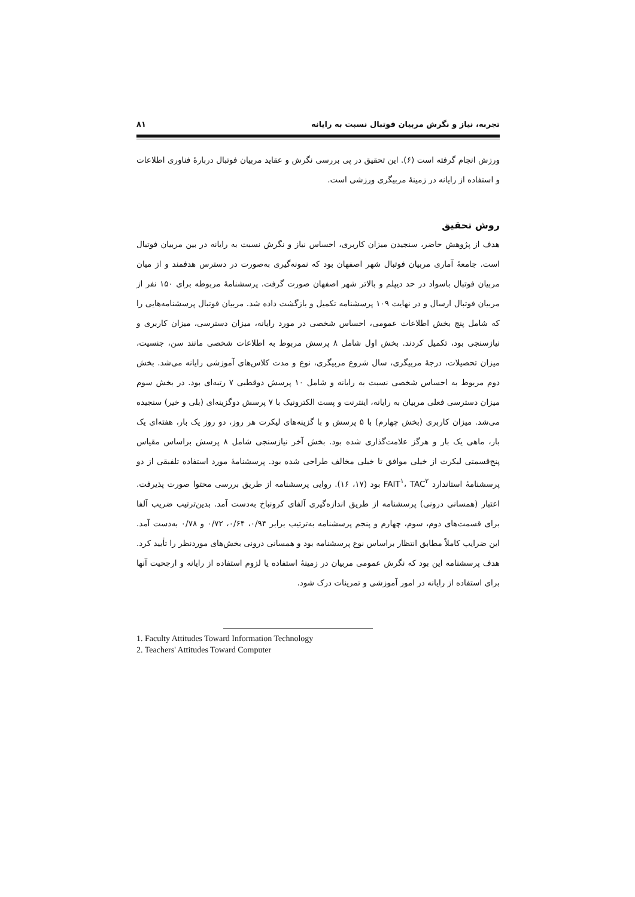تجربه، نیاز و نگرش مربیان فوتبال نسبت به رایانه ۸۱
ورزش انجام گرفته است (۶). این تحقیق در پی بررسی نگرش و عقاید مربیان فوتبال دربارهٔ فناوری اطلاعات و استفاده از رایانه در زمینهٔ مربیگری ورزشی است.
روش تحقیق
هدف از پژوهش حاضر، سنجیدن میزان کاربری، احساس نیاز و نگرش نسبت به رایانه در بین مربیان فوتبال است. جامعهٔ آماری مربیان فوتبال شهر اصفهان بود که نمونه‌گیری به‌صورت در دسترس هدفمند و از میان مربیان فوتبال باسواد در حد دیپلم و بالاتر شهر اصفهان صورت گرفت. پرسشنامهٔ مربوطه برای ۱۵۰ نفر از مربیان فوتبال ارسال و در نهایت ۱۰۹ پرسشنامه تکمیل و بازگشت داده شد. مربیان فوتبال پرسشنامه‌هایی را که شامل پنج بخش اطلاعات عمومی، احساس شخصی در مورد رایانه، میزان دسترسی، میزان کاربری و نیازسنجی بود، تکمیل کردند. بخش اول شامل ۸ پرسش مربوط به اطلاعات شخصی مانند سن، جنسیت، میزان تحصیلات، درجهٔ مربیگری، سال شروع مربیگری، نوع و مدت کلاس‌های آموزشی رایانه می‌شد. بخش دوم مربوط به احساس شخصی نسبت به رایانه و شامل ۱۰ پرسش دوقطبی ۷ رتبه‌ای بود. در بخش سوم میزان دسترسی فعلی مربیان به رایانه، اینترنت و پست الکترونیک با ۷ پرسش دوگزینه‌ای (بلی و خیر) سنجیده می‌شد. میزان کاربری (بخش چهارم) با ۵ پرسش و با گزینه‌های لیکرت هر روز، دو روز یک بار، هفته‌ای یک بار، ماهی یک بار و هرگز علامت‌گذاری شده بود. بخش آخر نیازسنجی شامل ۸ پرسش براساس مقیاس پنج‌قسمتی لیکرت از خیلی موافق تا خیلی مخالف طراحی شده بود. پرسشنامهٔ مورد استفاده تلفیقی از دو پرسشنامهٔ استاندارد FAIT<sup>۱</sup>، TAC<sup>۲</sup> بود (۱۷، ۱۶). روایی پرسشنامه از طریق بررسی محتوا صورت پذیرفت. اعتبار (همسانی درونی) پرسشنامه از طریق اندازه‌گیری آلفای کرونباخ به‌دست آمد. بدین‌ترتیب ضریب آلفا برای قسمت‌های دوم، سوم، چهارم و پنجم پرسشنامه به‌ترتیب برابر ۰/۹۴، ۰/۶۴، ۰/۷۲ و ۰/۷۸ به‌دست آمد. این ضرایب کاملاً مطابق انتظار براساس نوع پرسشنامه بود و همسانی درونی بخش‌های موردنظر را تأیید کرد. هدف پرسشنامه این بود که نگرش عمومی مربیان در زمینهٔ استفاده یا لزوم استفاده از رایانه و ارجحیت آنها برای استفاده از رایانه در امور آموزشی و تمرینات درک شود.
1. Faculty Attitudes Toward Information Technology
2. Teachers' Attitudes Toward Computer